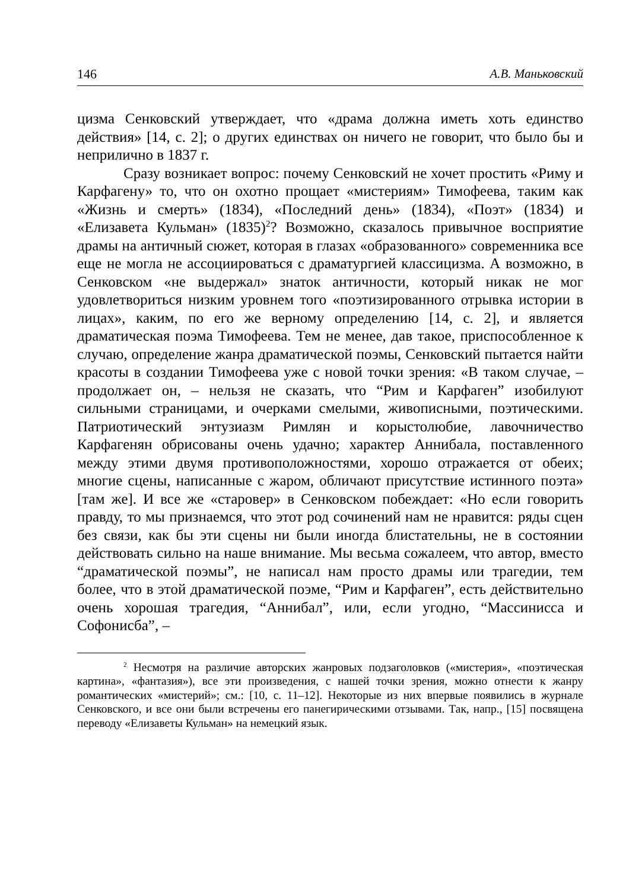146 А.В. Маньковский
цизма Сенковский утверждает, что «драма должна иметь хоть единство действия» [14, с. 2]; о других единствах он ничего не говорит, что было бы и неприлично в 1837 г.
Сразу возникает вопрос: почему Сенковский не хочет простить «Риму и Карфагену» то, что он охотно прощает «мистериям» Тимофеева, таким как «Жизнь и смерть» (1834), «Последний день» (1834), «Поэт» (1834) и «Елизавета Кульман» (1835)<sup>2</sup>? Возможно, сказалось привычное восприятие драмы на античный сюжет, которая в глазах «образованного» современника все еще не могла не ассоциироваться с драматургией классицизма. А возможно, в Сенковском «не выдержал» знаток античности, который никак не мог удовлетвориться низким уровнем того «поэтизированного отрывка истории в лицах», каким, по его же верному определению [14, с. 2], и является драматическая поэма Тимофеева. Тем не менее, дав такое, приспособленное к случаю, определение жанра драматической поэмы, Сенковский пытается найти красоты в создании Тимофеева уже с новой точки зрения: «В таком случае, – продолжает он, – нельзя не сказать, что “Рим и Карфаген” изобилуют сильными страницами, и очерками смелыми, живописными, поэтическими. Патриотический энтузиазм Римлян и корыстолюбие, лавочничество Карфагенян обрисованы очень удачно; характер Аннибала, поставленного между этими двумя противоположностями, хорошо отражается от обеих; многие сцены, написанные с жаром, обличают присутствие истинного поэта» [там же]. И все же «старовер» в Сенковском побеждает: «Но если говорить правду, то мы признаемся, что этот род сочинений нам не нравится: ряды сцен без связи, как бы эти сцены ни были иногда блистательны, не в состоянии действовать сильно на наше внимание. Мы весьма сожалеем, что автор, вместо “драматической поэмы”, не написал нам просто драмы или трагедии, тем более, что в этой драматической поэме, “Рим и Карфаген”, есть действительно очень хорошая трагедия, “Аннибал”, или, если угодно, “Массинисса и Софонисба”, –
<sup>2</sup> Несмотря на различие авторских жанровых подзаголовков («мистерия», «поэтическая картина», «фантазия»), все эти произведения, с нашей точки зрения, можно отнести к жанру романтических «мистерий»; см.: [10, с. 11–12]. Некоторые из них впервые появились в журнале Сенковского, и все они были встречены его панегирическими отзывами. Так, напр., [15] посвящена переводу «Елизаветы Кульман» на немецкий язык.